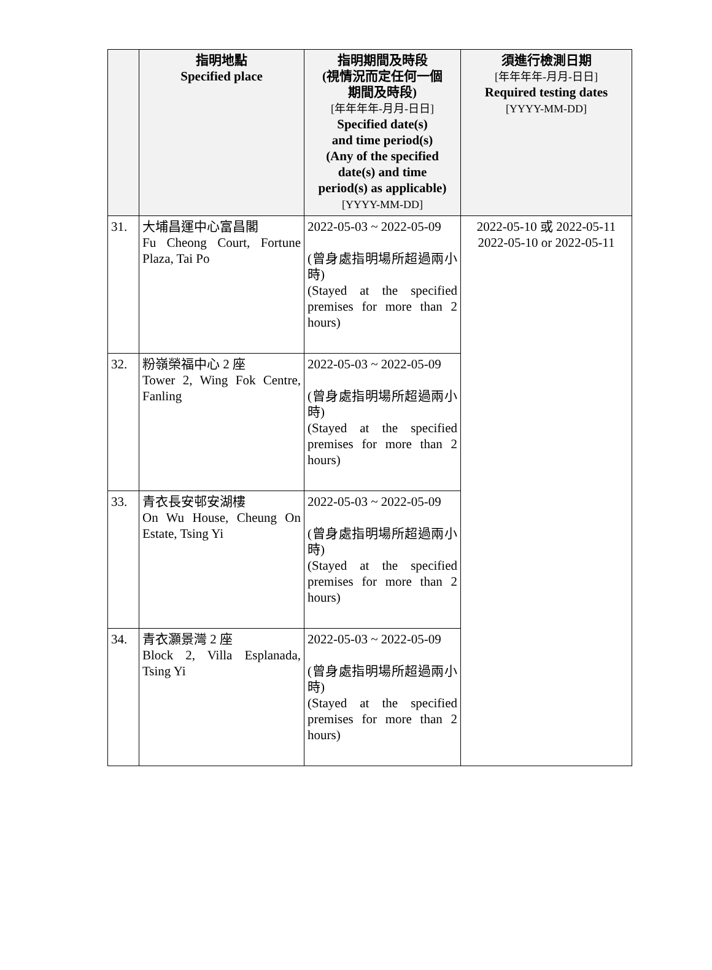| | 指明地點 Specified place | 指明期間及時段 (視情況而定任何一個 期間及時段) [年年年年-月月-日日] Specified date(s) and time period(s) (Any of the specified date(s) and time period(s) as applicable) [YYYY-MM-DD] | 須進行檢測日期 [年年年年-月月-日日] Required testing dates [YYYY-MM-DD] |
| --- | --- | --- | --- |
| 31. | 大埔昌運中心富昌閣 Fu Cheong Court, Fortune Plaza, Tai Po | 2022-05-03 ~ 2022-05-09 (曾身處指明場所超過兩小時) (Stayed at the specified premises for more than 2 hours) | 2022-05-10 或 2022-05-11 2022-05-10 or 2022-05-11 |
| 32. | 粉嶺榮福中心 2 座 Tower 2, Wing Fok Centre, Fanling | 2022-05-03 ~ 2022-05-09 (曾身處指明場所超過兩小時) (Stayed at the specified premises for more than 2 hours) | |
| 33. | 青衣長安邨安湖樓 On Wu House, Cheung On Estate, Tsing Yi | 2022-05-03 ~ 2022-05-09 (曾身處指明場所超過兩小時) (Stayed at the specified premises for more than 2 hours) | |
| 34. | 青衣灝景灣 2 座 Block 2, Villa Esplanada, Tsing Yi | 2022-05-03 ~ 2022-05-09 (曾身處指明場所超過兩小時) (Stayed at the specified premises for more than 2 hours) | |